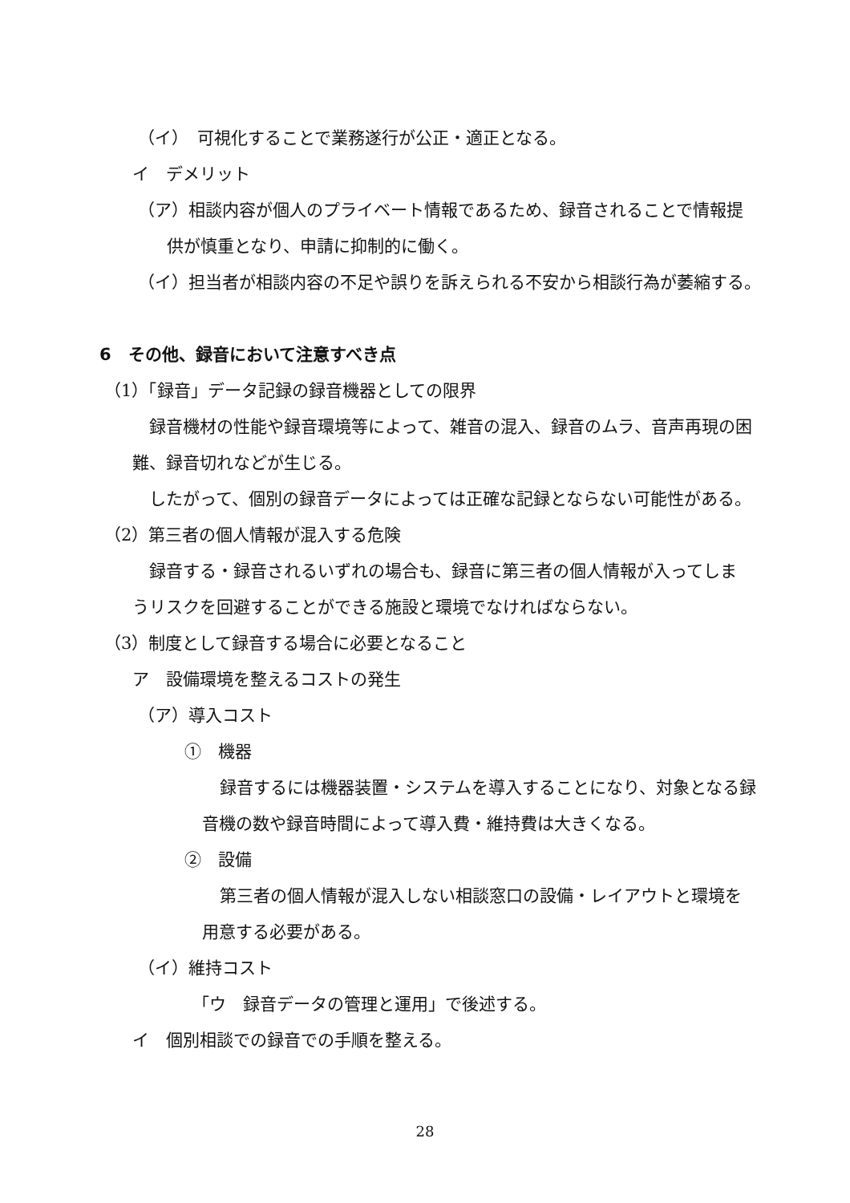（イ）　可視化することで業務遂行が公正・適正となる。
イ　デメリット
（ア）相談内容が個人のプライベート情報であるため、録音されることで情報提
供が慎重となり、申請に抑制的に働く。
（イ）担当者が相談内容の不足や誤りを訴えられる不安から相談行為が萎縮する。
6　その他、録音において注意すべき点
（1）「録音」データ記録の録音機器としての限界
録音機材の性能や録音環境等によって、雑音の混入、録音のムラ、音声再現の困
難、録音切れなどが生じる。
したがって、個別の録音データによっては正確な記録とならない可能性がある。
（2）第三者の個人情報が混入する危険
録音する・録音されるいずれの場合も、録音に第三者の個人情報が入ってしま
うリスクを回避することができる施設と環境でなければならない。
（3）制度として録音する場合に必要となること
ア　設備環境を整えるコストの発生
（ア）導入コスト
①　機器
録音するには機器装置・システムを導入することになり、対象となる録
音機の数や録音時間によって導入費・維持費は大きくなる。
②　設備
第三者の個人情報が混入しない相談窓口の設備・レイアウトと環境を
用意する必要がある。
（イ）維持コスト
「ウ　録音データの管理と運用」で後述する。
イ　個別相談での録音での手順を整える。
28